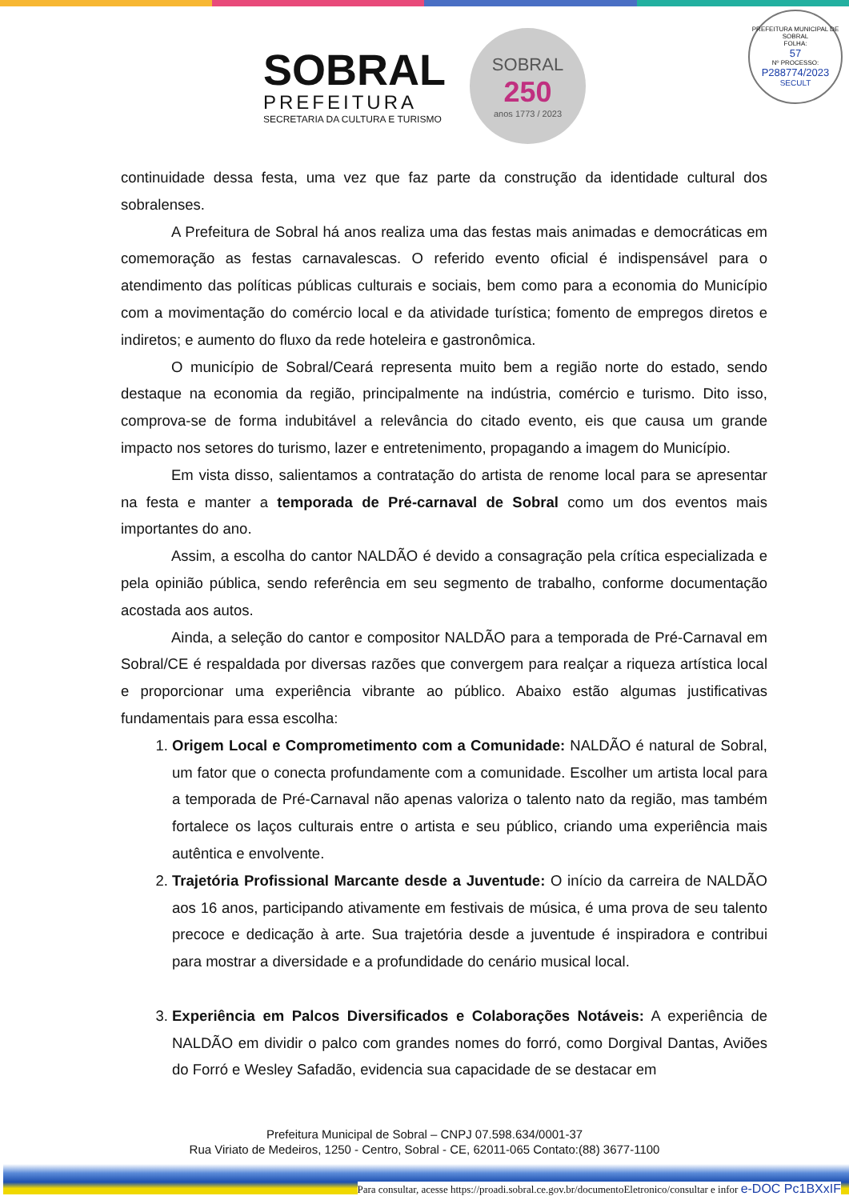SOBRAL
PREFEITURA
SECRETARIA DA CULTURA E TURISMO
SOBRAL
250
anos 1773 / 2023
PREFEITURA MUNICIPAL DE SOBRAL
FOLHA:
57
Nº PROCESSO:
P288774/2023
SECULT
continuidade dessa festa, uma vez que faz parte da construção da identidade cultural dos sobralenses.
A Prefeitura de Sobral há anos realiza uma das festas mais animadas e democráticas em comemoração as festas carnavalescas. O referido evento oficial é indispensável para o atendimento das políticas públicas culturais e sociais, bem como para a economia do Município com a movimentação do comércio local e da atividade turística; fomento de empregos diretos e indiretos; e aumento do fluxo da rede hoteleira e gastronômica.
O município de Sobral/Ceará representa muito bem a região norte do estado, sendo destaque na economia da região, principalmente na indústria, comércio e turismo. Dito isso, comprova-se de forma indubitável a relevância do citado evento, eis que causa um grande impacto nos setores do turismo, lazer e entretenimento, propagando a imagem do Município.
Em vista disso, salientamos a contratação do artista de renome local para se apresentar na festa e manter a temporada de Pré-carnaval de Sobral como um dos eventos mais importantes do ano.
Assim, a escolha do cantor NALDÃO é devido a consagração pela crítica especializada e pela opinião pública, sendo referência em seu segmento de trabalho, conforme documentação acostada aos autos.
Ainda, a seleção do cantor e compositor NALDÃO para a temporada de Pré-Carnaval em Sobral/CE é respaldada por diversas razões que convergem para realçar a riqueza artística local e proporcionar uma experiência vibrante ao público. Abaixo estão algumas justificativas fundamentais para essa escolha:
1. Origem Local e Comprometimento com a Comunidade: NALDÃO é natural de Sobral, um fator que o conecta profundamente com a comunidade. Escolher um artista local para a temporada de Pré-Carnaval não apenas valoriza o talento nato da região, mas também fortalece os laços culturais entre o artista e seu público, criando uma experiência mais autêntica e envolvente.
2. Trajetória Profissional Marcante desde a Juventude: O início da carreira de NALDÃO aos 16 anos, participando ativamente em festivais de música, é uma prova de seu talento precoce e dedicação à arte. Sua trajetória desde a juventude é inspiradora e contribui para mostrar a diversidade e a profundidade do cenário musical local.
3. Experiência em Palcos Diversificados e Colaborações Notáveis: A experiência de NALDÃO em dividir o palco com grandes nomes do forró, como Dorgival Dantas, Aviões do Forró e Wesley Safadão, evidencia sua capacidade de se destacar em
Prefeitura Municipal de Sobral – CNPJ 07.598.634/0001-37
Rua Viriato de Medeiros, 1250 - Centro, Sobral - CE, 62011-065 Contato:(88) 3677-1100
Para consultar, acesse https://proadi.sobral.ce.gov.br/documentoEletronico/consultar e infor e-DOC Pc1BXxIF